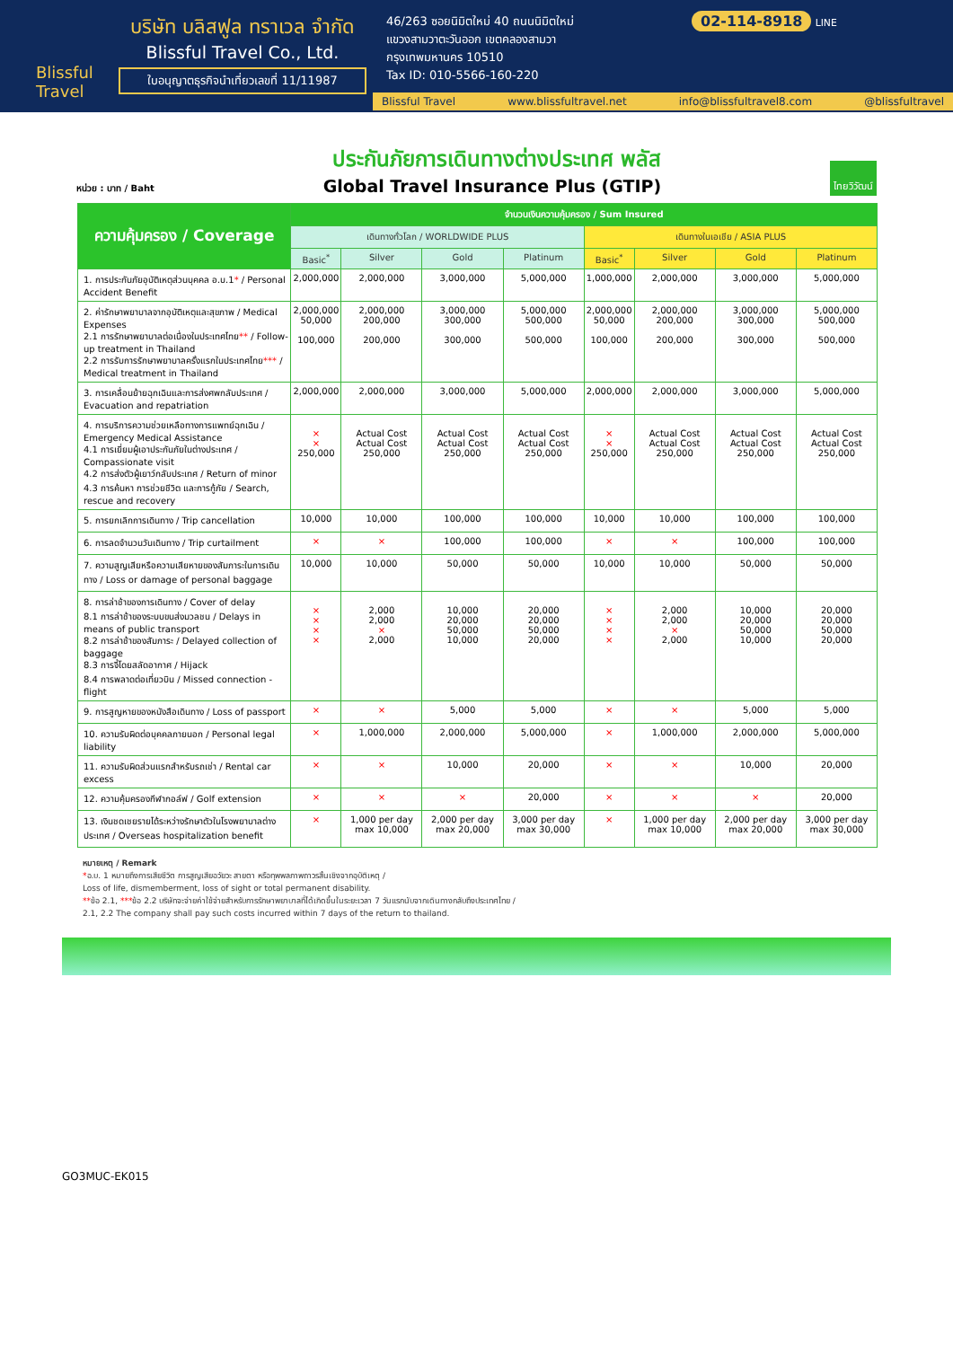Blissful Travel
บริษัท บลิสฟูล ทราเวล จำกัด
Blissful Travel Co., Ltd.
ใบอนุญาตธุรกิจนำเที่ยวเลขที่ 11/11987
46/263 ซอยนิมิตใหม่ 40 ถนนนิมิตใหม่
แขวงสามวาตะวันออก เขตคลองสามวา
กรุงเทพมหานคร 10510
Tax ID: 010-5566-160-220
02-114-8918 LINE
Blissful Travel www.blissfultravel.net info@blissfultravel8.com @blissfultravel
หน่วย : บาท / Baht
ประกันภัยการเดินทางต่างประเทศ พลัส
Global Travel Insurance Plus (GTIP)
ไทยวิวัฒน์
| ความคุ้มครอง / Coverage | จำนวนเงินความคุ้มครอง / Sum Insured | | | | | | | |
| --- | --- | --- | --- | --- | --- | --- | --- | --- |
| | เดินทางทั่วโลก / WORLDWIDE PLUS | | | | เดินทางในเอเชีย / ASIA PLUS | | | |
| | Basic<sup>*</sup> | Silver | Gold | Platinum | Basic<sup>*</sup> | Silver | Gold | Platinum |
| 1. การประกันภัยอุบัติเหตุส่วนบุคคล อ.บ.1 * / Personal Accident Benefit | 2,000,000 | 2,000,000 | 3,000,000 | 5,000,000 | 1,000,000 | 2,000,000 | 3,000,000 | 5,000,000 |
| 2. ค่ารักษาพยาบาลจากอุบัติเหตุและสุขภาพ / Medical Expenses 2.1 การรักษาพยาบาลต่อเนื่องในประเทศไทย ** / Follow-up treatment in Thailand 2.2 การรับการรักษาพยาบาลครั้งแรกในประเทศไทย *** / Medical treatment in Thailand | 2,000,000 50,000 100,000 | 2,000,000 200,000 200,000 | 3,000,000 300,000 300,000 | 5,000,000 500,000 500,000 | 2,000,000 50,000 100,000 | 2,000,000 200,000 200,000 | 3,000,000 300,000 300,000 | 5,000,000 500,000 500,000 |
| 3. การเคลื่อนย้ายฉุกเฉินและการส่งศพกลับประเทศ / Evacuation and repatriation | 2,000,000 | 2,000,000 | 3,000,000 | 5,000,000 | 2,000,000 | 2,000,000 | 3,000,000 | 5,000,000 |
| 4. การบริการความช่วยเหลือทางการแพทย์ฉุกเฉิน / Emergency Medical Assistance 4.1 การเยี่ยมผู้เอาประกันภัยในต่างประเทศ / Compassionate visit 4.2 การส่งตัวผู้เยาว์กลับประเทศ / Return of minor 4.3 การค้นหา การช่วยชีวิต และการกู้ภัย / Search, rescue and recovery | × × 250,000 | Actual Cost Actual Cost 250,000 | Actual Cost Actual Cost 250,000 | Actual Cost Actual Cost 250,000 | × × 250,000 | Actual Cost Actual Cost 250,000 | Actual Cost Actual Cost 250,000 | Actual Cost Actual Cost 250,000 |
| 5. การยกเลิกการเดินทาง / Trip cancellation | 10,000 | 10,000 | 100,000 | 100,000 | 10,000 | 10,000 | 100,000 | 100,000 |
| 6. การลดจำนวนวันเดินทาง / Trip curtailment | × | × | 100,000 | 100,000 | × | × | 100,000 | 100,000 |
| 7. ความสูญเสียหรือความเสียหายของสัมภาระในการเดินทาง / Loss or damage of personal baggage | 10,000 | 10,000 | 50,000 | 50,000 | 10,000 | 10,000 | 50,000 | 50,000 |
| 8. การล่าช้าของการเดินทาง / Cover of delay 8.1 การล่าช้าของระบบขนส่งมวลชน / Delays in means of public transport 8.2 การล่าช้าของสัมภาระ / Delayed collection of baggage 8.3 การจี้โดยสลัดอากาศ / Hijack 8.4 การพลาดต่อเที่ยวบิน / Missed connection - flight | × × × × | 2,000 2,000 × 2,000 | 10,000 20,000 50,000 10,000 | 20,000 20,000 50,000 20,000 | × × × × | 2,000 2,000 × 2,000 | 10,000 20,000 50,000 10,000 | 20,000 20,000 50,000 20,000 |
| 9. การสูญหายของหนังสือเดินทาง / Loss of passport | × | × | 5,000 | 5,000 | × | × | 5,000 | 5,000 |
| 10. ความรับผิดต่อบุคคลภายนอก / Personal legal liability | × | 1,000,000 | 2,000,000 | 5,000,000 | × | 1,000,000 | 2,000,000 | 5,000,000 |
| 11. ความรับผิดส่วนแรกสำหรับรถเช่า / Rental car excess | × | × | 10,000 | 20,000 | × | × | 10,000 | 20,000 |
| 12. ความคุ้มครองกีฬากอล์ฟ / Golf extension | × | × | × | 20,000 | × | × | × | 20,000 |
| 13. เงินชดเชยรายได้ระหว่างรักษาตัวในโรงพยาบาลต่างประเทศ / Overseas hospitalization benefit | × | 1,000 per day max 10,000 | 2,000 per day max 20,000 | 3,000 per day max 30,000 | × | 1,000 per day max 10,000 | 2,000 per day max 20,000 | 3,000 per day max 30,000 |
หมายเหตุ / Remark
*อ.บ. 1 หมายถึงการเสียชีวิต การสูญเสียอวัยวะ สายตา หรือทุพพลภาพถาวรสิ้นเชิงจากอุบัติเหตุ /
Loss of life, dismemberment, loss of sight or total permanent disability.
**ข้อ 2.1, ***ข้อ 2.2 บริษัทจะจ่ายค่าใช้จ่ายสำหรับการรักษาพยาบาลที่ได้เกิดขึ้นในระยะเวลา 7 วันแรกนับจากเดินทางกลับถึงประเทศไทย /
2.1, 2.2 The company shall pay such costs incurred within 7 days of the return to thailand.
GO3MUC-EK015